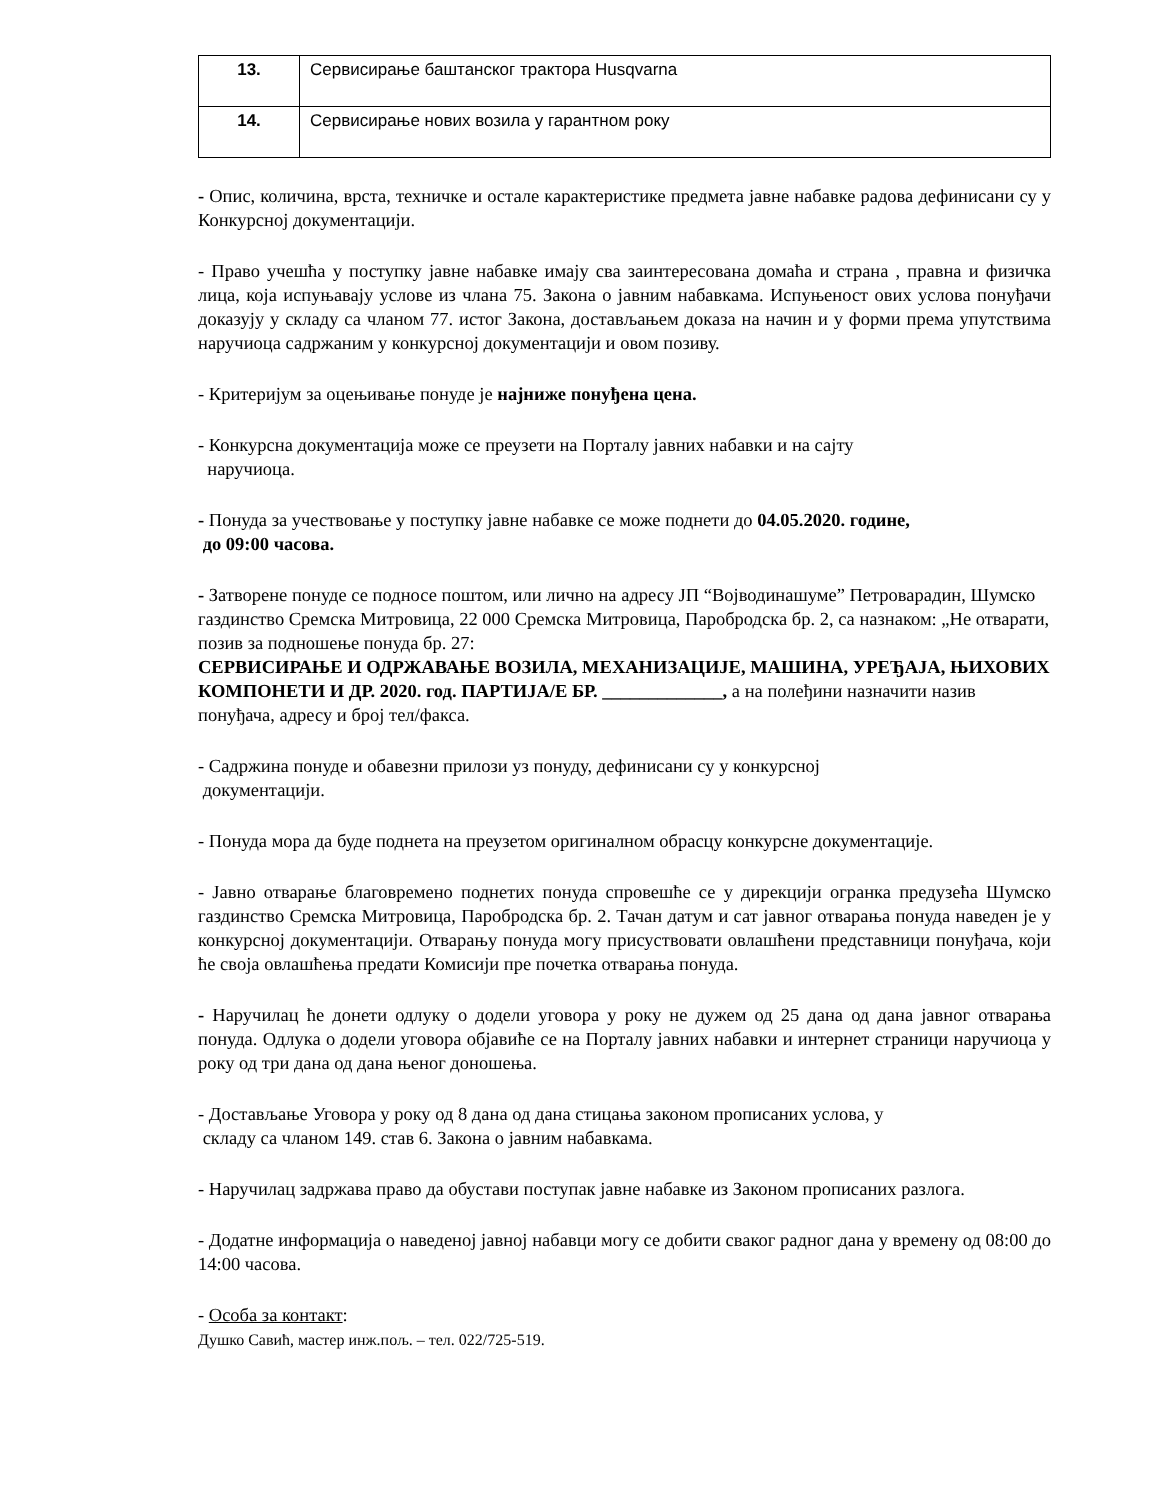| 13. | Сервисирање баштанског трактора Husqvarna |
| 14. | Сервисирање нових возила у гарантном року |
- Опис, количина, врста, техничке и остале карактеристике предмета јавне набавке радова дефинисани су у Конкурсној документацији.
- Право учешћа у поступку јавне набавке имају сва заинтересована домаћа и страна , правна и физичка лица, која испуњавају услове из члана 75. Закона о јавним набавкама. Испуњеност ових услова понуђачи доказују у складу са чланом 77. истог Закона, достављањем доказа на начин и у форми према упутствима наручиоца садржаним у конкурсној документацији и овом позиву.
- Критеријум за оцењивање понуде је најниже понуђена цена.
- Конкурсна документација може се преузети на Порталу јавних набавки и на сајту
наручиоца.
- Понуда за учествовање у поступку јавне набавке се може поднети до 04.05.2020. године,
до 09:00 часова.
- Затворене понуде се подносе поштом, или лично на адресу ЈП “Војводинашуме” Петроварадин, Шумско газдинство Сремска Митровица, 22 000 Сремска Митровица, Паробродска бр. 2, са назнаком: „Не отварати, позив за подношење понуда бр. 27:
СЕРВИСИРАЊЕ И ОДРЖАВАЊЕ ВОЗИЛА, МЕХАНИЗАЦИЈЕ, МАШИНА, УРЕЂАЈА, ЊИХОВИХ КОМПОНЕТИ И ДР. 2020. год. ПАРТИЈА/Е БР. _____________, а на полеђини назначити назив понуђача, адресу и број тел/факса.
- Садржина понуде и обавезни прилози уз понуду, дефинисани су у конкурсној
документацији.
- Понуда мора да буде поднета на преузетом оригиналном обрасцу конкурсне документације.
- Јавно отварање благовремено поднетих понуда спровешће се у дирекцији огранка предузећа Шумско газдинство Сремска Митровица, Паробродска бр. 2. Тачан датум и сат јавног отварања понуда наведен је у конкурсној документацији. Отварању понуда могу присуствовати овлашћени представници понуђача, који ће своја овлашћења предати Комисији пре почетка отварања понуда.
- Наручилац ће донети одлуку о додели уговора у року не дужем од 25 дана од дана јавног отварања понуда. Одлука о додели уговора објавиће се на Порталу јавних набавки и интернет страници наручиоца у року од три дана од дана њеног доношења.
- Достављање Уговора у року од 8 дана од дана стицања законом прописаних услова, у
складу са чланом 149. став 6. Закона о јавним набавкама.
- Наручилац задржава право да обустави поступак јавне набавке из Законом прописаних разлога.
- Додатне информација о наведеној јавној набавци могу се добити сваког радног дана у времену од 08:00 до 14:00 часова.
- Особа за контакт:
Душко Савић, мастер инж.пољ. – тел. 022/725-519.